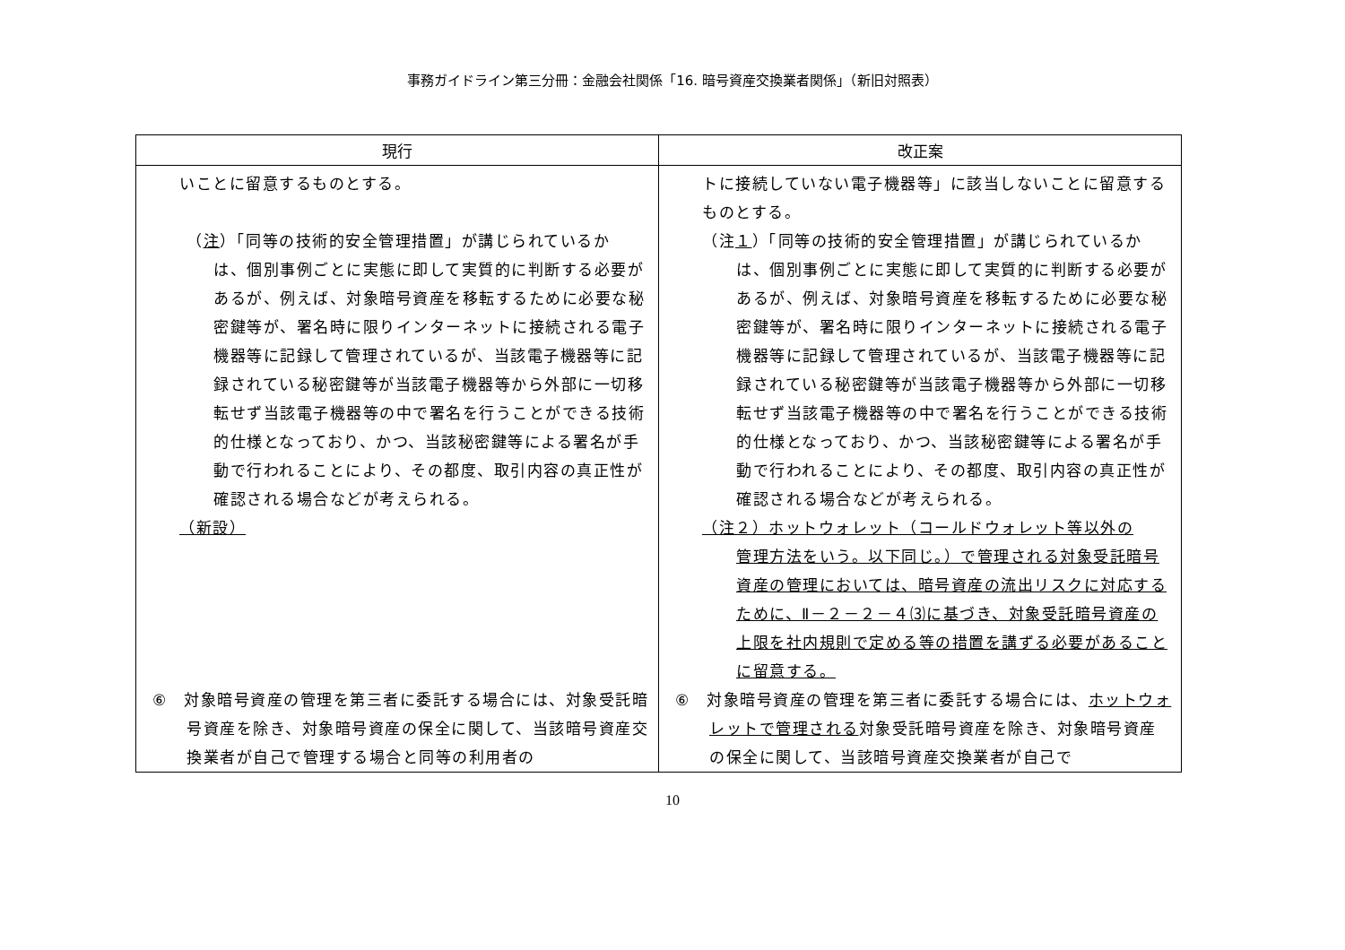事務ガイドライン第三分冊：金融会社関係「16. 暗号資産交換業者関係」（新旧対照表）
| 現行 | 改正案 |
| --- | --- |
| いことに留意するものとする。 （ 注 ）「同等の技術的安全管理措置」が講じられているか は、個別事例ごとに実態に即して実質的に判断する必要があるが、例えば、対象暗号資産を移転するために必要な秘密鍵等が、署名時に限りインターネットに接続される電子機器等に記録して管理されているが、当該電子機器等に記録されている秘密鍵等が当該電子機器等から外部に一切移転せず当該電子機器等の中で署名を行うことができる技術的仕様となっており、かつ、当該秘密鍵等による署名が手動で行われることにより、その都度、取引内容の真正性が確認される場合などが考えられる。 （新設） ⑥ 対象暗号資産の管理を第三者に委託する場合には、対象受託暗号資産を除き、対象暗号資産の保全に関して、当該暗号資産交換業者が自己で管理する場合と同等の利用者の | トに接続していない電子機器等」に該当しないことに留意するものとする。 （注 １ ）「同等の技術的安全管理措置」が講じられているか は、個別事例ごとに実態に即して実質的に判断する必要があるが、例えば、対象暗号資産を移転するために必要な秘密鍵等が、署名時に限りインターネットに接続される電子機器等に記録して管理されているが、当該電子機器等に記録されている秘密鍵等が当該電子機器等から外部に一切移転せず当該電子機器等の中で署名を行うことができる技術的仕様となっており、かつ、当該秘密鍵等による署名が手動で行われることにより、その都度、取引内容の真正性が確認される場合などが考えられる。 （注２）ホットウォレット（コールドウォレット等以外の 管理方法をいう。以下同じ。）で管理される対象受託暗号資産の管理においては、暗号資産の流出リスクに対応するために、Ⅱ－２－２－４⑶に基づき、対象受託暗号資産の上限を社内規則で定める等の措置を講ずる必要があることに留意する。 ⑥ 対象暗号資産の管理を第三者に委託する場合には、 ホットウォレットで管理される 対象受託暗号資産を除き、対象暗号資産の保全に関して、当該暗号資産交換業者が自己で |
10